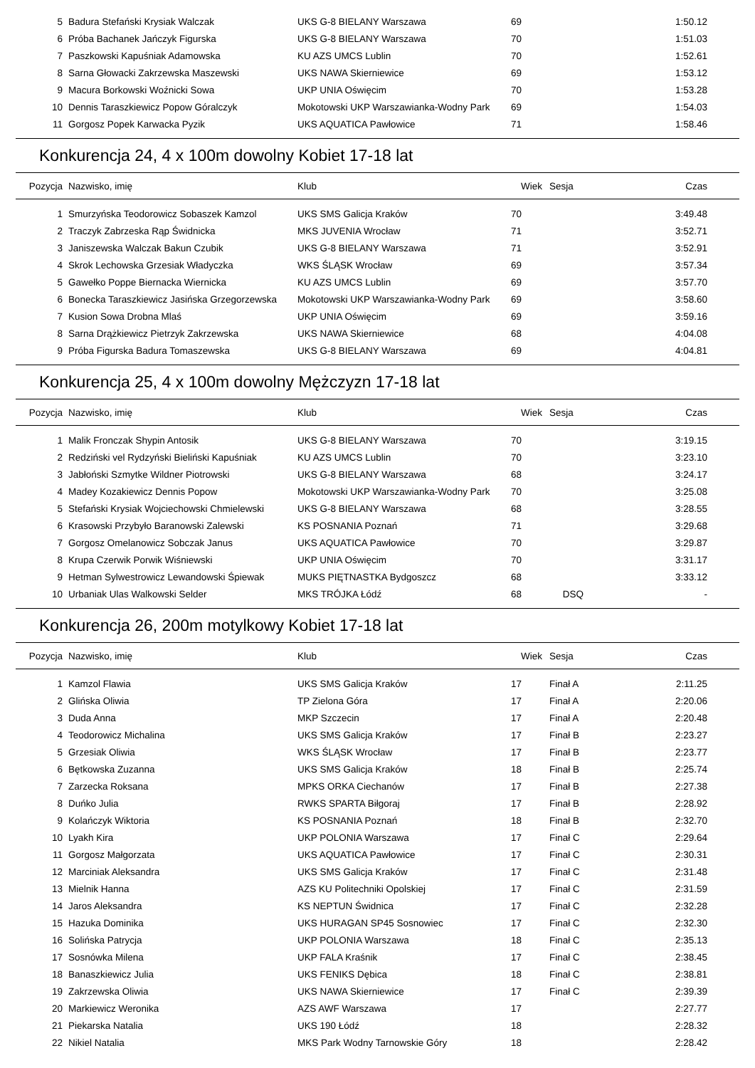| 5 | Badura Stefański Krysiak Walczak | UKS G-8 BIELANY Warszawa | 69 | | 1:50.12 |
| 6 | Próba Bachanek Jańczyk Figurska | UKS G-8 BIELANY Warszawa | 70 | | 1:51.03 |
| 7 | Paszkowski Kapuśniak Adamowska | KU AZS UMCS Lublin | 70 | | 1:52.61 |
| 8 | Sarna Głowacki Zakrzewska Maszewski | UKS NAWA Skierniewice | 69 | | 1:53.12 |
| 9 | Macura Borkowski Woźnicki Sowa | UKP UNIA Oświęcim | 70 | | 1:53.28 |
| 10 | Dennis Taraszkiewicz Popow Góralczyk | Mokotowski UKP Warszawianka-Wodny Park | 69 | | 1:54.03 |
| 11 | Gorgosz Popek Karwacka Pyzik | UKS AQUATICA Pawłowice | 71 | | 1:58.46 |
Konkurencja 24, 4 x 100m dowolny Kobiet 17-18 lat
| Pozycja | Nazwisko, imię | Klub | Wiek | Sesja | Czas |
| --- | --- | --- | --- | --- | --- |
| 1 | Smurzyńska Teodorowicz Sobaszek Kamzol | UKS SMS Galicja Kraków | 70 | | 3:49.48 |
| 2 | Traczyk Zabrzeska Rąp Świdnicka | MKS JUVENIA Wrocław | 71 | | 3:52.71 |
| 3 | Janiszewska Walczak Bakun Czubik | UKS G-8 BIELANY Warszawa | 71 | | 3:52.91 |
| 4 | Skrok Lechowska Grzesiak Władyczka | WKS ŚLĄSK Wrocław | 69 | | 3:57.34 |
| 5 | Gawełko Poppe Biernacka Wiernicka | KU AZS UMCS Lublin | 69 | | 3:57.70 |
| 6 | Bonecka Taraszkiewicz Jasińska Grzegorzewska | Mokotowski UKP Warszawianka-Wodny Park | 69 | | 3:58.60 |
| 7 | Kusion Sowa Drobna Mlaś | UKP UNIA Oświęcim | 69 | | 3:59.16 |
| 8 | Sarna Drążkiewicz Pietrzyk Zakrzewska | UKS NAWA Skierniewice | 68 | | 4:04.08 |
| 9 | Próba Figurska Badura Tomaszewska | UKS G-8 BIELANY Warszawa | 69 | | 4:04.81 |
Konkurencja 25, 4 x 100m dowolny Mężczyzn 17-18 lat
| Pozycja | Nazwisko, imię | Klub | Wiek | Sesja | Czas |
| --- | --- | --- | --- | --- | --- |
| 1 | Malik Fronczak Shypin Antosik | UKS G-8 BIELANY Warszawa | 70 | | 3:19.15 |
| 2 | Redziński vel Rydzyński Bieliński Kapuśniak | KU AZS UMCS Lublin | 70 | | 3:23.10 |
| 3 | Jabłoński Szmytke Wildner Piotrowski | UKS G-8 BIELANY Warszawa | 68 | | 3:24.17 |
| 4 | Madey Kozakiewicz Dennis Popow | Mokotowski UKP Warszawianka-Wodny Park | 70 | | 3:25.08 |
| 5 | Stefański Krysiak Wojciechowski Chmielewski | UKS G-8 BIELANY Warszawa | 68 | | 3:28.55 |
| 6 | Krasowski Przybyło Baranowski Zalewski | KS POSNANIA Poznań | 71 | | 3:29.68 |
| 7 | Gorgosz Omelanowicz Sobczak Janus | UKS AQUATICA Pawłowice | 70 | | 3:29.87 |
| 8 | Krupa Czerwik Porwik Wiśniewski | UKP UNIA Oświęcim | 70 | | 3:31.17 |
| 9 | Hetman Sylwestrowicz Lewandowski Śpiewak | MUKS PIĘTNASTKA Bydgoszcz | 68 | | 3:33.12 |
| 10 | Urbaniak Ulas Walkowski Selder | MKS TRÓJKA Łódź | 68 | DSQ | - |
Konkurencja 26, 200m motylkowy Kobiet 17-18 lat
| Pozycja | Nazwisko, imię | Klub | Wiek | Sesja | Czas |
| --- | --- | --- | --- | --- | --- |
| 1 | Kamzol Flawia | UKS SMS Galicja Kraków | 17 | Finał A | 2:11.25 |
| 2 | Glińska Oliwia | TP Zielona Góra | 17 | Finał A | 2:20.06 |
| 3 | Duda Anna | MKP Szczecin | 17 | Finał A | 2:20.48 |
| 4 | Teodorowicz Michalina | UKS SMS Galicja Kraków | 17 | Finał B | 2:23.27 |
| 5 | Grzesiak Oliwia | WKS ŚLĄSK Wrocław | 17 | Finał B | 2:23.77 |
| 6 | Bętkowska Zuzanna | UKS SMS Galicja Kraków | 18 | Finał B | 2:25.74 |
| 7 | Zarzecka Roksana | MPKS ORKA Ciechanów | 17 | Finał B | 2:27.38 |
| 8 | Duńko Julia | RWKS SPARTA Biłgoraj | 17 | Finał B | 2:28.92 |
| 9 | Kolańczyk Wiktoria | KS POSNANIA Poznań | 18 | Finał B | 2:32.70 |
| 10 | Lyakh Kira | UKP POLONIA Warszawa | 17 | Finał C | 2:29.64 |
| 11 | Gorgosz Małgorzata | UKS AQUATICA Pawłowice | 17 | Finał C | 2:30.31 |
| 12 | Marciniak Aleksandra | UKS SMS Galicja Kraków | 17 | Finał C | 2:31.48 |
| 13 | Mielnik Hanna | AZS KU Politechniki Opolskiej | 17 | Finał C | 2:31.59 |
| 14 | Jaros Aleksandra | KS NEPTUN Świdnica | 17 | Finał C | 2:32.28 |
| 15 | Hazuka Dominika | UKS HURAGAN SP45 Sosnowiec | 17 | Finał C | 2:32.30 |
| 16 | Solińska Patrycja | UKP POLONIA Warszawa | 18 | Finał C | 2:35.13 |
| 17 | Sosnówka Milena | UKP FALA Kraśnik | 17 | Finał C | 2:38.45 |
| 18 | Banaszkiewicz Julia | UKS FENIKS Dębica | 18 | Finał C | 2:38.81 |
| 19 | Zakrzewska Oliwia | UKS NAWA Skierniewice | 17 | Finał C | 2:39.39 |
| 20 | Markiewicz Weronika | AZS AWF Warszawa | 17 | | 2:27.77 |
| 21 | Piekarska Natalia | UKS 190 Łódź | 18 | | 2:28.32 |
| 22 | Nikiel Natalia | MKS Park Wodny Tarnowskie Góry | 18 | | 2:28.42 |